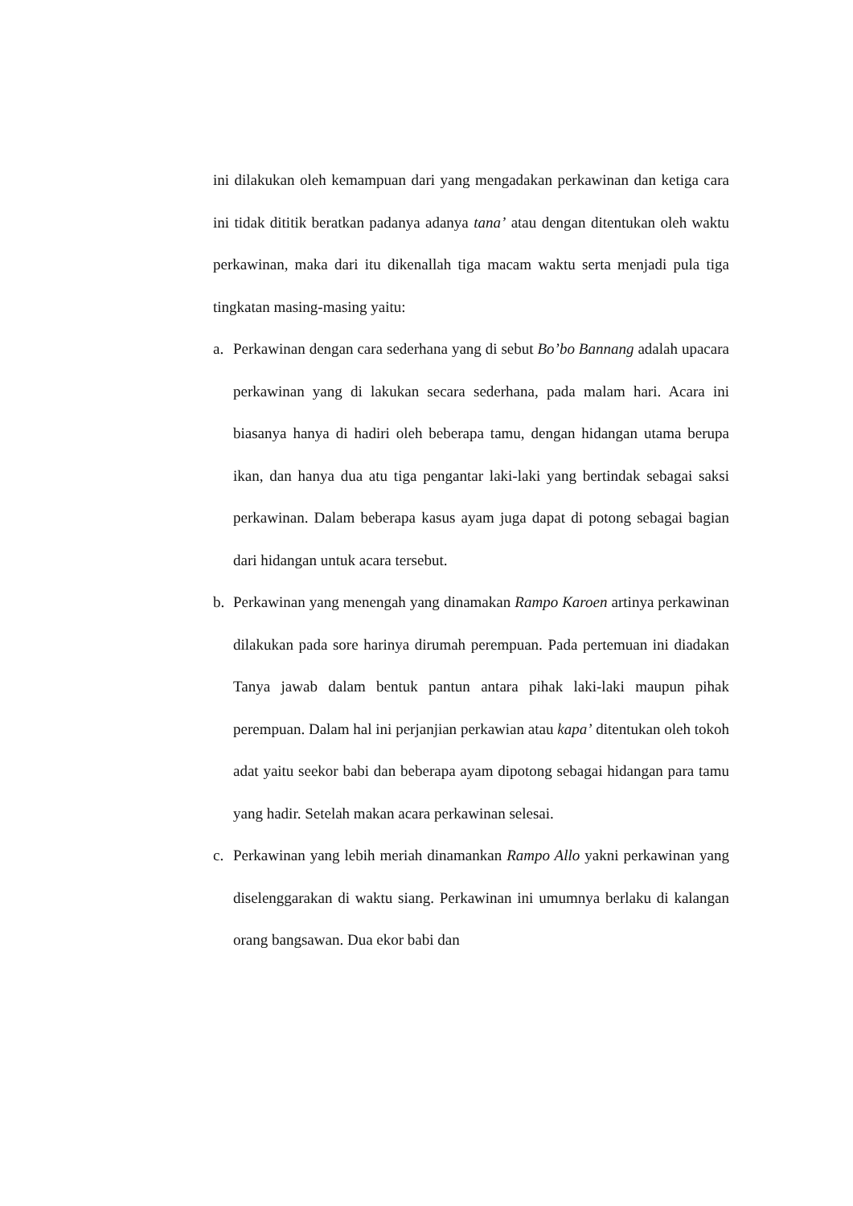ini dilakukan oleh kemampuan dari yang mengadakan perkawinan dan ketiga cara ini tidak dititik beratkan padanya adanya tana’ atau dengan ditentukan oleh waktu perkawinan, maka dari itu dikenallah tiga macam waktu serta menjadi pula tiga tingkatan masing-masing yaitu:
a. Perkawinan dengan cara sederhana yang di sebut Bo’bo Bannang adalah upacara perkawinan yang di lakukan secara sederhana, pada malam hari. Acara ini biasanya hanya di hadiri oleh beberapa tamu, dengan hidangan utama berupa ikan, dan hanya dua atu tiga pengantar laki-laki yang bertindak sebagai saksi perkawinan. Dalam beberapa kasus ayam juga dapat di potong sebagai bagian dari hidangan untuk acara tersebut.
b. Perkawinan yang menengah yang dinamakan Rampo Karoen artinya perkawinan dilakukan pada sore harinya dirumah perempuan. Pada pertemuan ini diadakan Tanya jawab dalam bentuk pantun antara pihak laki-laki maupun pihak perempuan. Dalam hal ini perjanjian perkawian atau kapa’ ditentukan oleh tokoh adat yaitu seekor babi dan beberapa ayam dipotong sebagai hidangan para tamu yang hadir. Setelah makan acara perkawinan selesai.
c. Perkawinan yang lebih meriah dinamankan Rampo Allo yakni perkawinan yang diselenggarakan di waktu siang. Perkawinan ini umumnya berlaku di kalangan orang bangsawan. Dua ekor babi dan